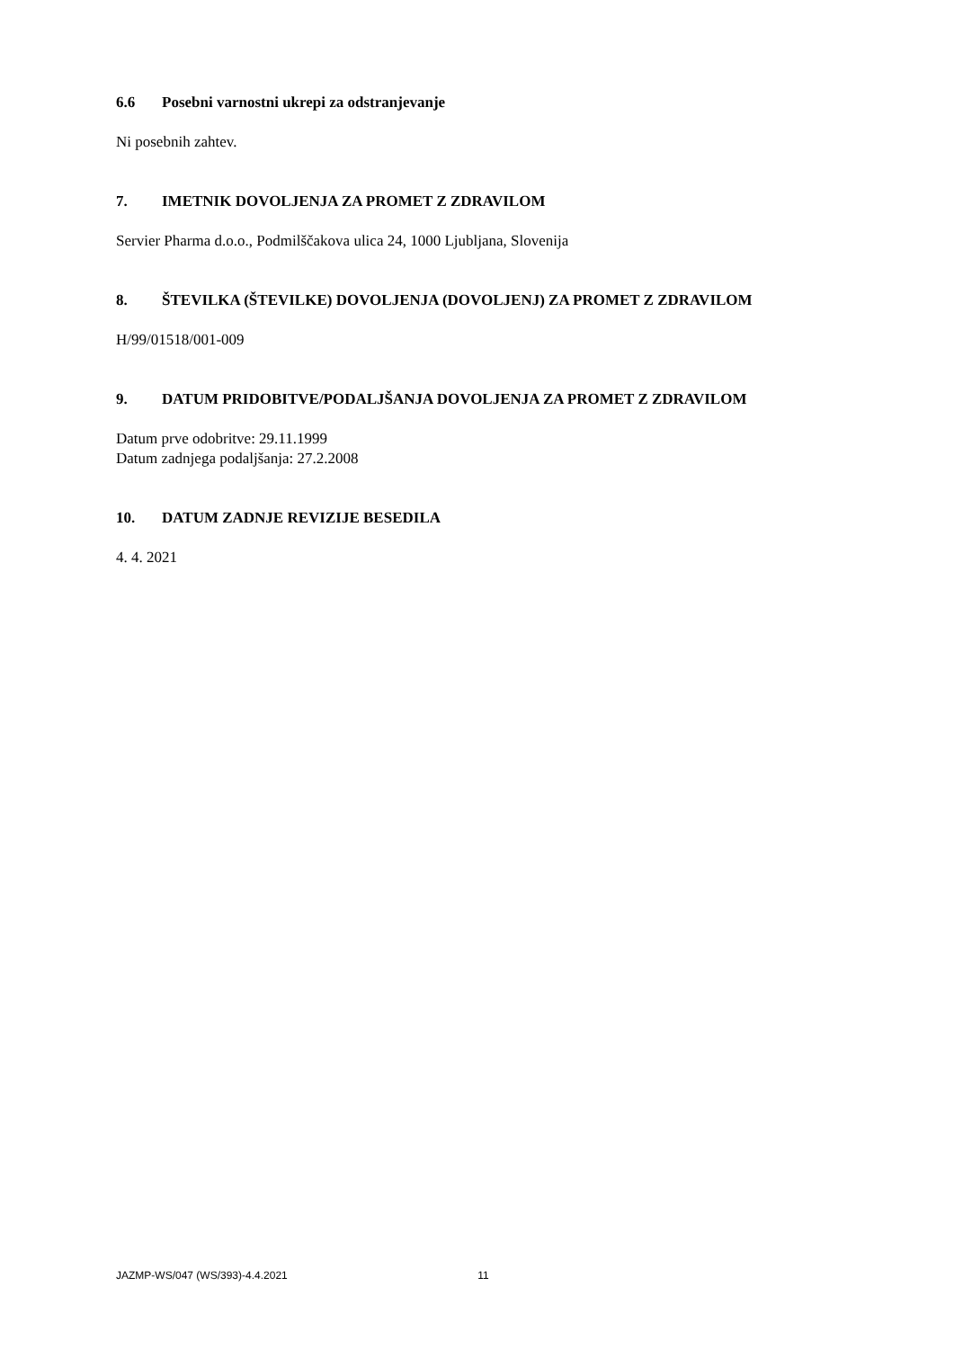6.6 Posebni varnostni ukrepi za odstranjevanje
Ni posebnih zahtev.
7. IMETNIK DOVOLJENJA ZA PROMET Z ZDRAVILOM
Servier Pharma d.o.o., Podmilščakova ulica 24, 1000 Ljubljana, Slovenija
8. ŠTEVILKA (ŠTEVILKE) DOVOLJENJA (DOVOLJENJ) ZA PROMET Z ZDRAVILOM
H/99/01518/001-009
9. DATUM PRIDOBITVE/PODALJŠANJA DOVOLJENJA ZA PROMET Z ZDRAVILOM
Datum prve odobritve: 29.11.1999
Datum zadnjega podaljšanja: 27.2.2008
10. DATUM ZADNJE REVIZIJE BESEDILA
4. 4. 2021
JAZMP-WS/047 (WS/393)-4.4.2021 11